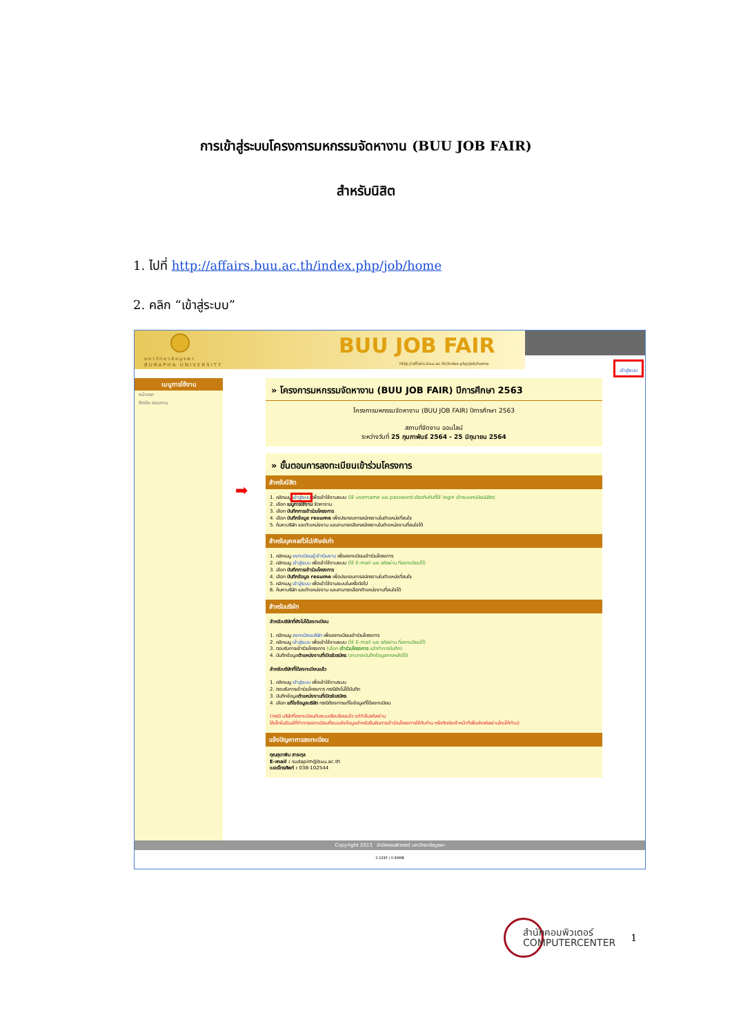การเข้าสู่ระบบโครงการมหกรรมจัดหางาน (BUU JOB FAIR)
สำหรับนิสิต
1. ไปที่ http://affairs.buu.ac.th/index.php/job/home
2. คลิก “เข้าสู่ระบบ”
มหาวิทยาลัยบูรพา
BURAPHA UNIVERSITY
BUU JOB FAIR
http://affairs.buu.ac.th/index.php/job/home
เข้าสู่ระบบ
เมนูการใช้งาน
หน้าแรก
ติดต่อ-สอบถาม
➡
» โครงการมหกรรมจัดหางาน (BUU JOB FAIR) ปีการศึกษา 2563
โครงการมหกรรมจัดหางาน (BUU JOB FAIR) ปีการศึกษา 2563
สถานที่จัดงาน ออนไลน์
ระหว่างวันที่ 25 กุมภาพันธ์ 2564 - 25 มิถุนายน 2564
» ขั้นตอนการลงทะเบียนเข้าร่วมโครงการ
สำหรับนิสิต
1. คลิกเมนู เข้าสู่ระบบ เพื่อเข้าใช้งานระบบ (ใช้ username และ password เดียวกันกับที่ใช้ login เข้าระบบทะเบียนนิสิต)
2. เลือก เมนูการใช้งาน จัดหางาน
3. เลือก บันทึกการเข้าร่วมโครงการ
4. เลือก บันทึกข้อมูล resume เพื่อประกอบการสมัครงานในตำแหน่งที่สนใจ
5. ค้นหาบริษัท และตำแหน่งงาน และสามารถเลือกสมัครงานในตำแหน่งงานที่สนใจได้
สำหรับบุคคลทั่วไป/ศิษย์เก่า
1. คลิกเมนู ลงทะเบียนผู้เข้าร่วมงาน เพื่อลงทะเบียนเข้าร่วมโครงการ
2. คลิกเมนู เข้าสู่ระบบ เพื่อเข้าใช้งานระบบ (ใช้ E-mail และ รหัสผ่าน ที่ลงทะเบียนไว้)
3. เลือก บันทึกการเข้าร่วมโครงการ
4. เลือก บันทึกข้อมูล resume เพื่อประกอบการสมัครงานในตำแหน่งที่สนใจ
5. คลิกเมนู เข้าสู่ระบบ เพื่อเข้าใช้งานระบบในครั้งต่อไป
6. ค้นหาบริษัท และตำแหน่งงาน และสามารถเลือกตำแหน่งงานที่สนใจได้
สำหรับบริษัท
สำหรับบริษัทที่ยังไม่ได้ลงทะเบียน
1. คลิกเมนู ลงทะเบียนบริษัท เพื่อลงทะเบียนเข้าร่วมโครงการ
2. คลิกเมนู เข้าสู่ระบบ เพื่อเข้าใช้งานระบบ (ใช้ E-mail และ รหัสผ่าน ที่ลงทะเบียนไว้)
3. ตอบรับการเข้าร่วมโครงการ (เลือก เข้าร่วมโครงการ แล้วทำการบันทึก)
4. บันทึกข้อมูลตำแหน่งงานที่เปิดรับสมัคร (สามารถบันทึกข้อมูลภายหลังได้)
สำหรับบริษัทที่ได้ลงทะเบียนแล้ว
1. คลิกเมนู เข้าสู่ระบบ เพื่อเข้าใช้งานระบบ
2. ตอบรับการเข้าร่วมโครงการ กรณียังไม่ได้บันทึก
3. บันทึกข้อมูลตำแหน่งงานที่เปิดรับสมัคร
4. เลือก แก้ไขข้อมูลบริษัท กรณีต้องการแก้ไขข้อมูลที่ได้ลงทะเบียน
(กรณี บริษัทที่ลงทะเบียนกับระบบเรียบร้อยแล้ว แต่ว่าลืมรหัสผ่าน
ให้เช็คในอีเมล์ที่ทำการลงทะเบียนที่ระบบส่งข้อมูลสำหรับยืนยันการเข้าร่วมโครงการให้กับท่าน หรือติดต่อเจ้าหน้าที่เพื่อส่งรหัสผ่านใหม่ให้ท่าน)
แจ้งปัญหาการลงทะเบียน
คุณสุดาพิม สาระกุล
E-mail : sudapim@buu.ac.th
เบอร์โทรศัพท์ : 038-102544
Copyright 2013 สำนักคอมพิวเตอร์ มหาวิทยาลัยบูรพา
0.1295 | 0.86MB
สำนักคอมพิวเตอร์
COMPUTERCENTER
1